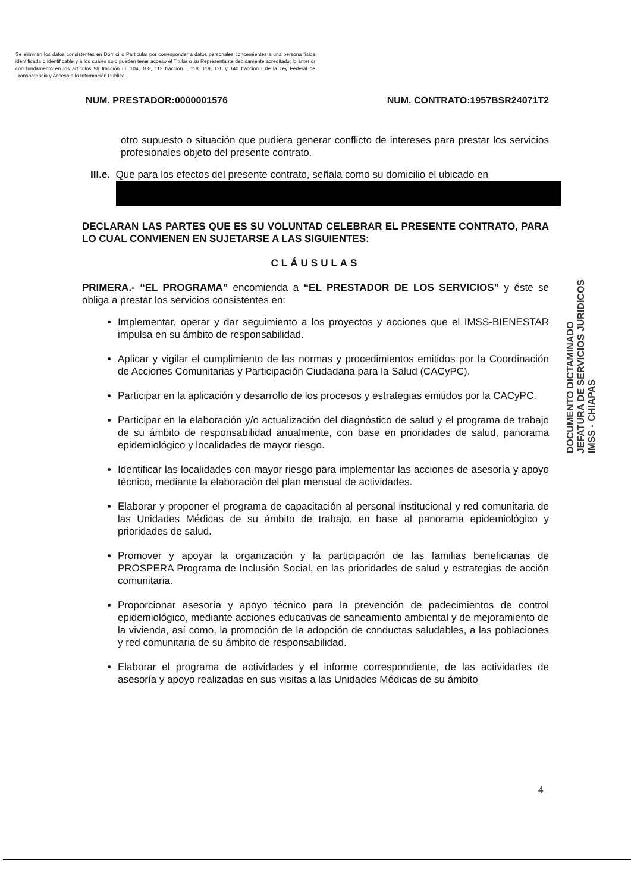Se eliminan los datos consistentes en Domicilio Particular por corresponder a datos personales concernientes a una persona física identificada o identificable y a los cuales sólo pueden tener acceso el Titular o su Representante debidamente acreditado; lo anterior con fundamento en los artículos 98 fracción III, 104, 108, 113 fracción I, 118, 119, 120 y 140 fracción I de la Ley Federal de Transparencia y Acceso a la Información Pública.
NUM. PRESTADOR:0000001576 NUM. CONTRATO:1957BSR24071T2
otro supuesto o situación que pudiera generar conflicto de intereses para prestar los servicios profesionales objeto del presente contrato.
III.e. Que para los efectos del presente contrato, señala como su domicilio el ubicado en
DECLARAN LAS PARTES QUE ES SU VOLUNTAD CELEBRAR EL PRESENTE CONTRATO, PARA LO CUAL CONVIENEN EN SUJETARSE A LAS SIGUIENTES:
CLÁUSULAS
PRIMERA.- “EL PROGRAMA” encomienda a “EL PRESTADOR DE LOS SERVICIOS” y éste se obliga a prestar los servicios consistentes en:
Implementar, operar y dar seguimiento a los proyectos y acciones que el IMSS-BIENESTAR impulsa en su ámbito de responsabilidad.
Aplicar y vigilar el cumplimiento de las normas y procedimientos emitidos por la Coordinación de Acciones Comunitarias y Participación Ciudadana para la Salud (CACyPC).
Participar en la aplicación y desarrollo de los procesos y estrategias emitidos por la CACyPC.
Participar en la elaboración y/o actualización del diagnóstico de salud y el programa de trabajo de su ámbito de responsabilidad anualmente, con base en prioridades de salud, panorama epidemiológico y localidades de mayor riesgo.
Identificar las localidades con mayor riesgo para implementar las acciones de asesoría y apoyo técnico, mediante la elaboración del plan mensual de actividades.
Elaborar y proponer el programa de capacitación al personal institucional y red comunitaria de las Unidades Médicas de su ámbito de trabajo, en base al panorama epidemiológico y prioridades de salud.
Promover y apoyar la organización y la participación de las familias beneficiarias de PROSPERA Programa de Inclusión Social, en las prioridades de salud y estrategias de acción comunitaria.
Proporcionar asesoría y apoyo técnico para la prevención de padecimientos de control epidemiológico, mediante acciones educativas de saneamiento ambiental y de mejoramiento de la vivienda, así como, la promoción de la adopción de conductas saludables, a las poblaciones y red comunitaria de su ámbito de responsabilidad.
Elaborar el programa de actividades y el informe correspondiente, de las actividades de asesoría y apoyo realizadas en sus visitas a las Unidades Médicas de su ámbito
DOCUMENTO DICTAMINADO
JEFATURA DE SERVICIOS JURIDICOS
IMSS - CHIAPAS
4